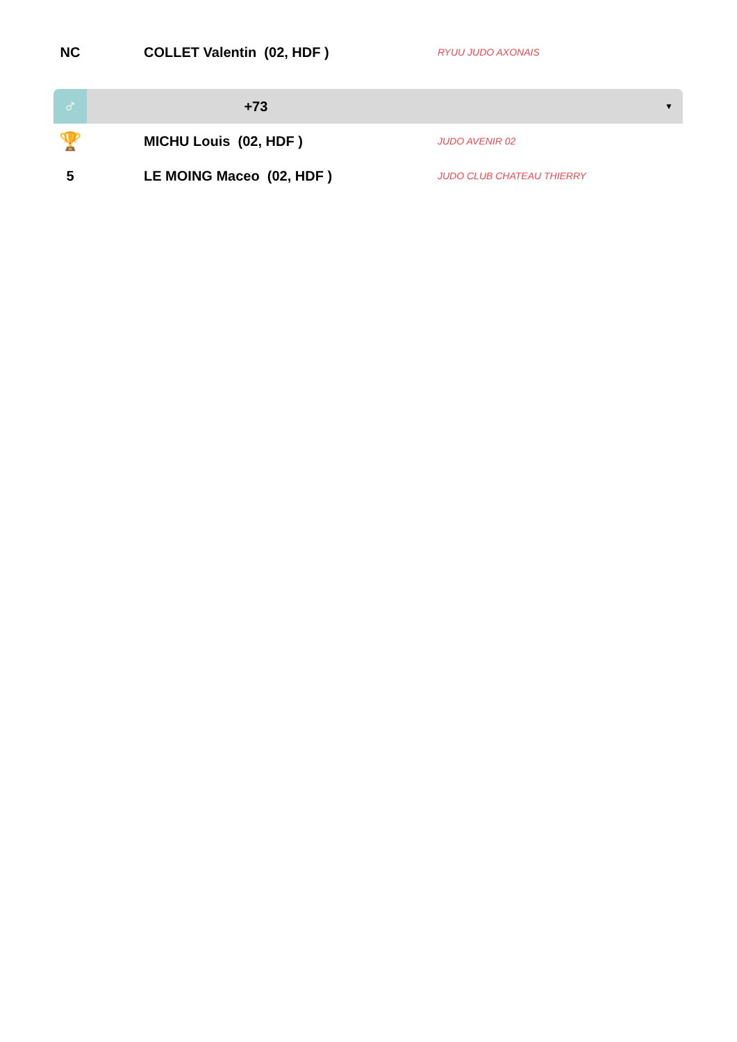| NC | COLLET Valentin (02, HDF ) | RYUU JUDO AXONAIS |
| ♂ | +73 | ▼ |
| 🏆 | MICHU Louis (02, HDF ) | JUDO AVENIR 02 |
| 5 | LE MOING Maceo (02, HDF ) | JUDO CLUB CHATEAU THIERRY |